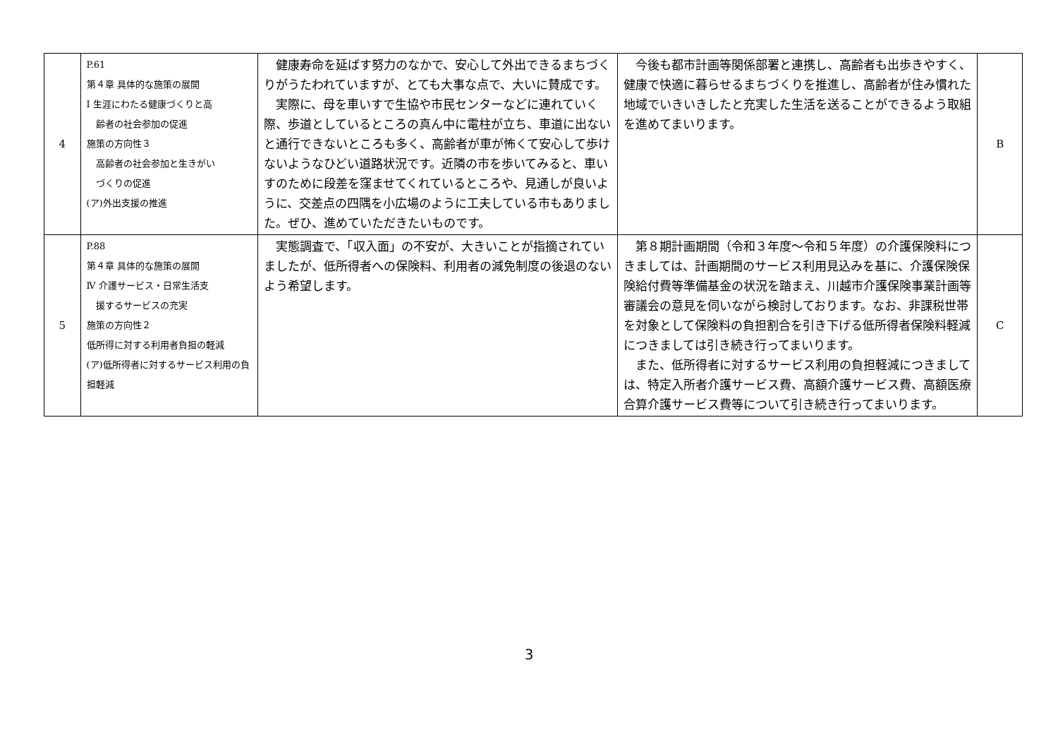| 4 | P.61 第４章 具体的な施策の展開 Ⅰ 生涯にわたる健康づくりと高 齢者の社会参加の促進 施策の方向性３ 高齢者の社会参加と生きがい づくりの促進 (ア)外出支援の推進 | 健康寿命を延ばす努力のなかで、安心して外出できるまちづくりがうたわれていますが、とても大事な点で、大いに賛成です。 実際に、母を車いすで生協や市民センターなどに連れていく際、歩道としているところの真ん中に電柱が立ち、車道に出ないと通行できないところも多く、高齢者が車が怖くて安心して歩けないようなひどい道路状況です。近隣の市を歩いてみると、車いすのために段差を窪ませてくれているところや、見通しが良いように、交差点の四隅を小広場のように工夫している市もありました。ぜひ、進めていただきたいものです。 | 今後も都市計画等関係部署と連携し、高齢者も出歩きやすく、健康で快適に暮らせるまちづくりを推進し、高齢者が住み慣れた地域でいきいきしたと充実した生活を送ることができるよう取組を進めてまいります。 | B |
| 5 | P.88 第４章 具体的な施策の展開 Ⅳ 介護サービス・日常生活支 援するサービスの充実 施策の方向性２ 低所得に対する利用者負担の軽減 (ア)低所得者に対するサービス利用の負担軽減 | 実態調査で、「収入面」の不安が、大きいことが指摘されていましたが、低所得者への保険料、利用者の減免制度の後退のないよう希望します。 | 第８期計画期間（令和３年度～令和５年度）の介護保険料につきましては、計画期間のサービス利用見込みを基に、介護保険保険給付費等準備基金の状況を踏まえ、川越市介護保険事業計画等審議会の意見を伺いながら検討しております。なお、非課税世帯を対象として保険料の負担割合を引き下げる低所得者保険料軽減につきましては引き続き行ってまいります。 また、低所得者に対するサービス利用の負担軽減につきましては、特定入所者介護サービス費、高額介護サービス費、高額医療合算介護サービス費等について引き続き行ってまいります。 | C |
3